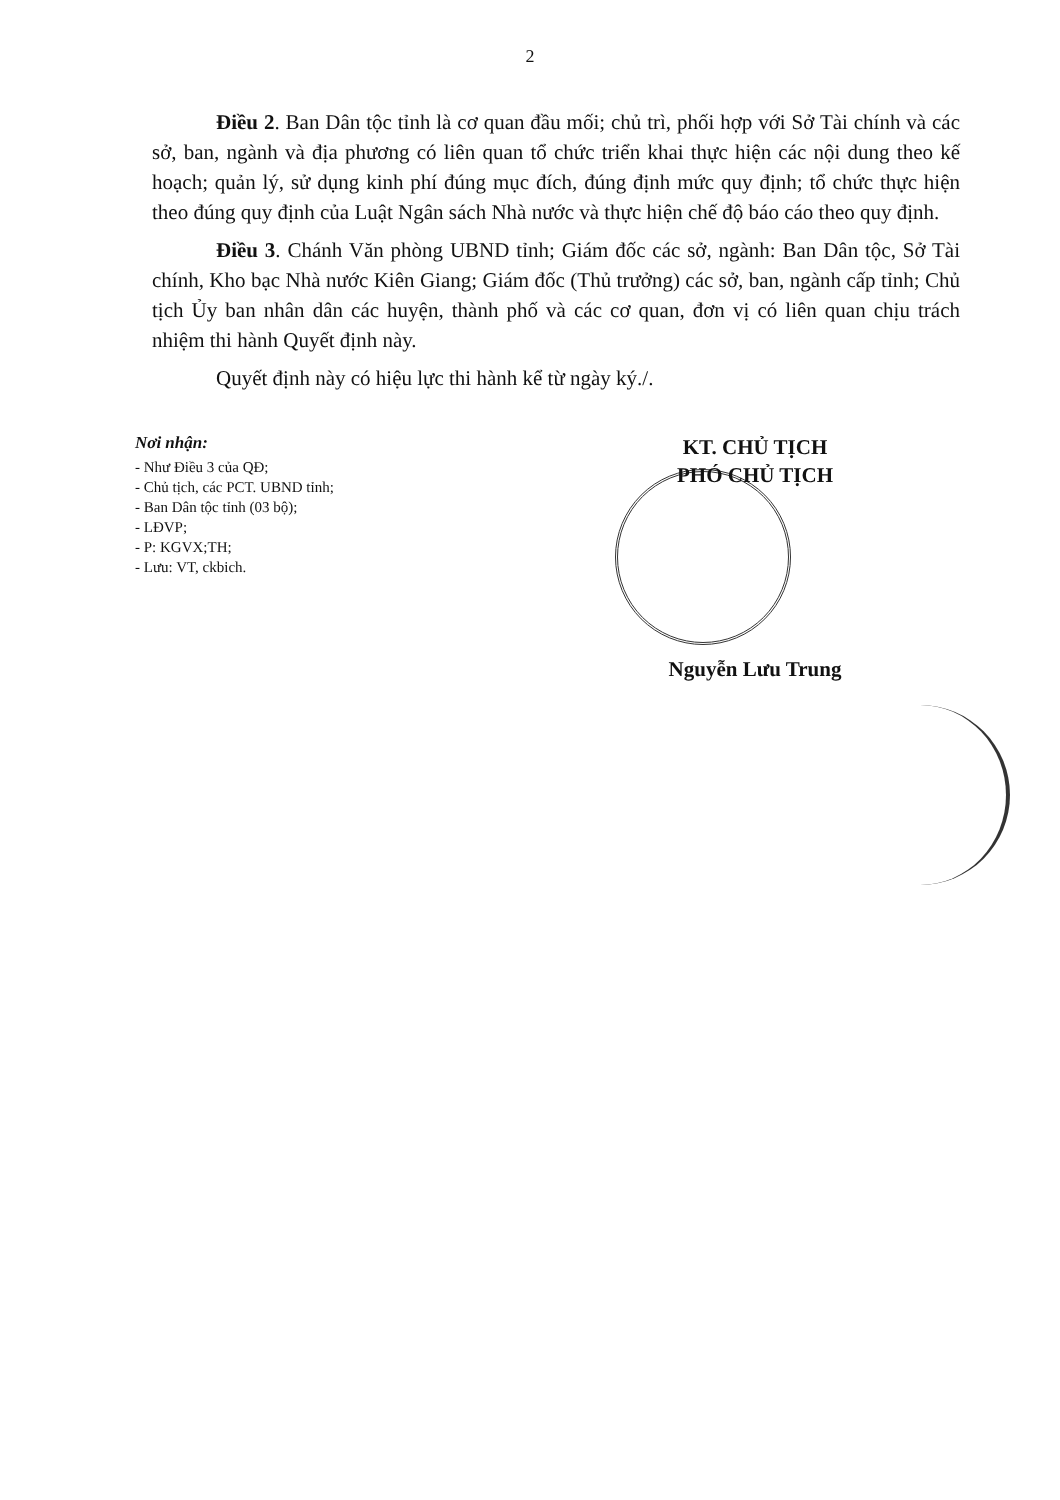2
Điều 2. Ban Dân tộc tỉnh là cơ quan đầu mối; chủ trì, phối hợp với Sở Tài chính và các sở, ban, ngành và địa phương có liên quan tổ chức triển khai thực hiện các nội dung theo kế hoạch; quản lý, sử dụng kinh phí đúng mục đích, đúng định mức quy định; tổ chức thực hiện theo đúng quy định của Luật Ngân sách Nhà nước và thực hiện chế độ báo cáo theo quy định.
Điều 3. Chánh Văn phòng UBND tỉnh; Giám đốc các sở, ngành: Ban Dân tộc, Sở Tài chính, Kho bạc Nhà nước Kiên Giang; Giám đốc (Thủ trưởng) các sở, ban, ngành cấp tỉnh; Chủ tịch Ủy ban nhân dân các huyện, thành phố và các cơ quan, đơn vị có liên quan chịu trách nhiệm thi hành Quyết định này.
Quyết định này có hiệu lực thi hành kể từ ngày ký./.
Nơi nhận:
- Như Điều 3 của QĐ;
- Chủ tịch, các PCT. UBND tỉnh;
- Ban Dân tộc tỉnh (03 bộ);
- LĐVP;
- P: KGVX;TH;
- Lưu: VT, ckbich.
KT. CHỦ TỊCH
PHÓ CHỦ TỊCH
Nguyễn Lưu Trung